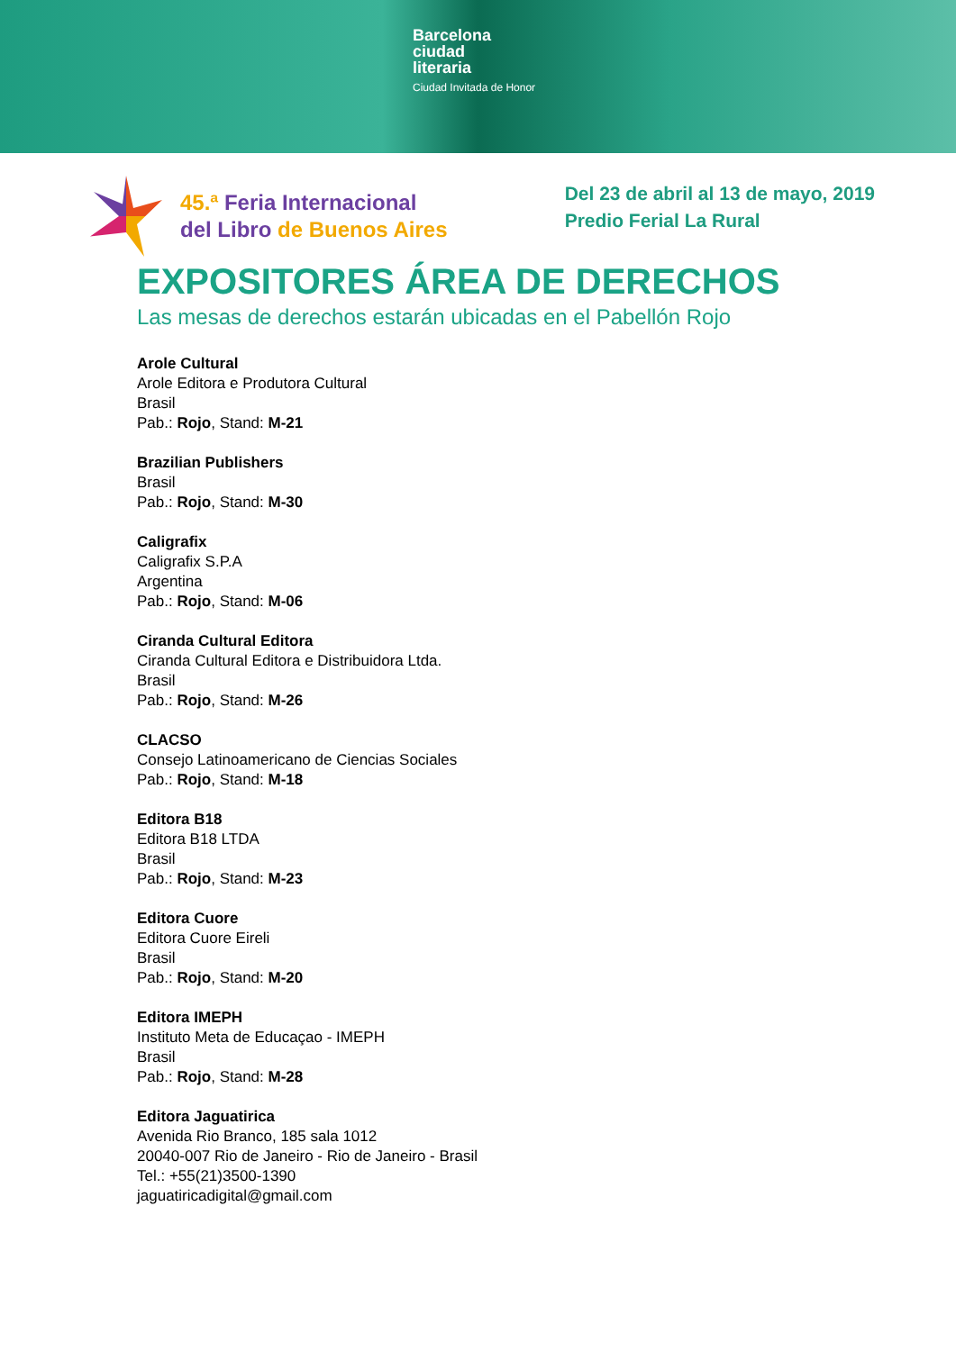Barcelona
ciudad
literaria
Ciudad Invitada de Honor
45.ª Feria Internacional
del Libro de Buenos Aires
Del 23 de abril al 13 de mayo, 2019
Predio Ferial La Rural
EXPOSITORES ÁREA DE DERECHOS
Las mesas de derechos estarán ubicadas en el Pabellón Rojo
Arole Cultural
Arole Editora e Produtora Cultural
Brasil
Pab.: Rojo, Stand: M-21
Brazilian Publishers
Brasil
Pab.: Rojo, Stand: M-30
Caligrafix
Caligrafix S.P.A
Argentina
Pab.: Rojo, Stand: M-06
Ciranda Cultural Editora
Ciranda Cultural Editora e Distribuidora Ltda.
Brasil
Pab.: Rojo, Stand: M-26
CLACSO
Consejo Latinoamericano de Ciencias Sociales
Pab.: Rojo, Stand: M-18
Editora B18
Editora B18 LTDA
Brasil
Pab.: Rojo, Stand: M-23
Editora Cuore
Editora Cuore Eireli
Brasil
Pab.: Rojo, Stand: M-20
Editora IMEPH
Instituto Meta de Educaçao - IMEPH
Brasil
Pab.: Rojo, Stand: M-28
Editora Jaguatirica
Avenida Rio Branco, 185 sala 1012
20040-007 Rio de Janeiro - Rio de Janeiro - Brasil
Tel.: +55(21)3500-1390
jaguatiricadigital@gmail.com